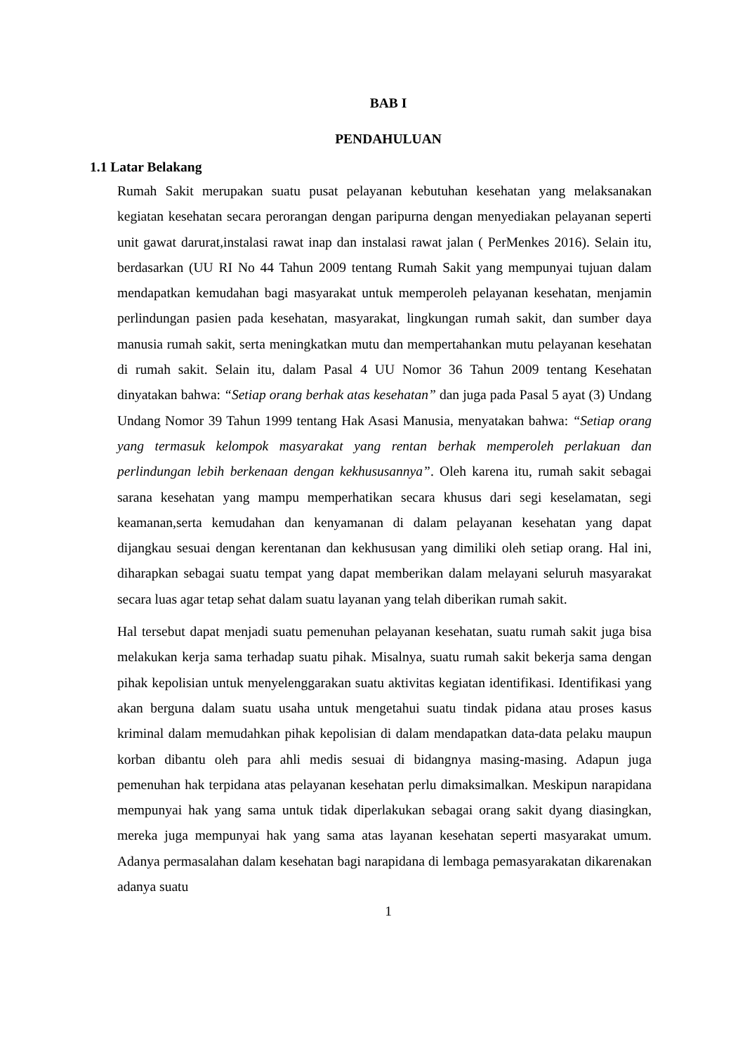BAB I
PENDAHULUAN
1.1 Latar Belakang
Rumah Sakit merupakan suatu pusat pelayanan kebutuhan kesehatan yang melaksanakan kegiatan kesehatan secara perorangan dengan paripurna dengan menyediakan pelayanan seperti unit gawat darurat,instalasi rawat inap dan instalasi rawat jalan ( PerMenkes 2016). Selain itu, berdasarkan (UU RI No 44 Tahun 2009 tentang Rumah Sakit yang mempunyai tujuan dalam mendapatkan kemudahan bagi masyarakat untuk memperoleh pelayanan kesehatan, menjamin perlindungan pasien pada kesehatan, masyarakat, lingkungan rumah sakit, dan sumber daya manusia rumah sakit, serta meningkatkan mutu dan mempertahankan mutu pelayanan kesehatan di rumah sakit. Selain itu, dalam Pasal 4 UU Nomor 36 Tahun 2009 tentang Kesehatan dinyatakan bahwa: “Setiap orang berhak atas kesehatan” dan juga pada Pasal 5 ayat (3) Undang Undang Nomor 39 Tahun 1999 tentang Hak Asasi Manusia, menyatakan bahwa: “Setiap orang yang termasuk kelompok masyarakat yang rentan berhak memperoleh perlakuan dan perlindungan lebih berkenaan dengan kekhususannya”. Oleh karena itu, rumah sakit sebagai sarana kesehatan yang mampu memperhatikan secara khusus dari segi keselamatan, segi keamanan,serta kemudahan dan kenyamanan di dalam pelayanan kesehatan yang dapat dijangkau sesuai dengan kerentanan dan kekhususan yang dimiliki oleh setiap orang. Hal ini, diharapkan sebagai suatu tempat yang dapat memberikan dalam melayani seluruh masyarakat secara luas agar tetap sehat dalam suatu layanan yang telah diberikan rumah sakit.
Hal tersebut dapat menjadi suatu pemenuhan pelayanan kesehatan, suatu rumah sakit juga bisa melakukan kerja sama terhadap suatu pihak. Misalnya, suatu rumah sakit bekerja sama dengan pihak kepolisian untuk menyelenggarakan suatu aktivitas kegiatan identifikasi. Identifikasi yang akan berguna dalam suatu usaha untuk mengetahui suatu tindak pidana atau proses kasus kriminal dalam memudahkan pihak kepolisian di dalam mendapatkan data-data pelaku maupun korban dibantu oleh para ahli medis sesuai di bidangnya masing-masing. Adapun juga pemenuhan hak terpidana atas pelayanan kesehatan perlu dimaksimalkan. Meskipun narapidana mempunyai hak yang sama untuk tidak diperlakukan sebagai orang sakit dyang diasingkan, mereka juga mempunyai hak yang sama atas layanan kesehatan seperti masyarakat umum. Adanya permasalahan dalam kesehatan bagi narapidana di lembaga pemasyarakatan dikarenakan adanya suatu
1